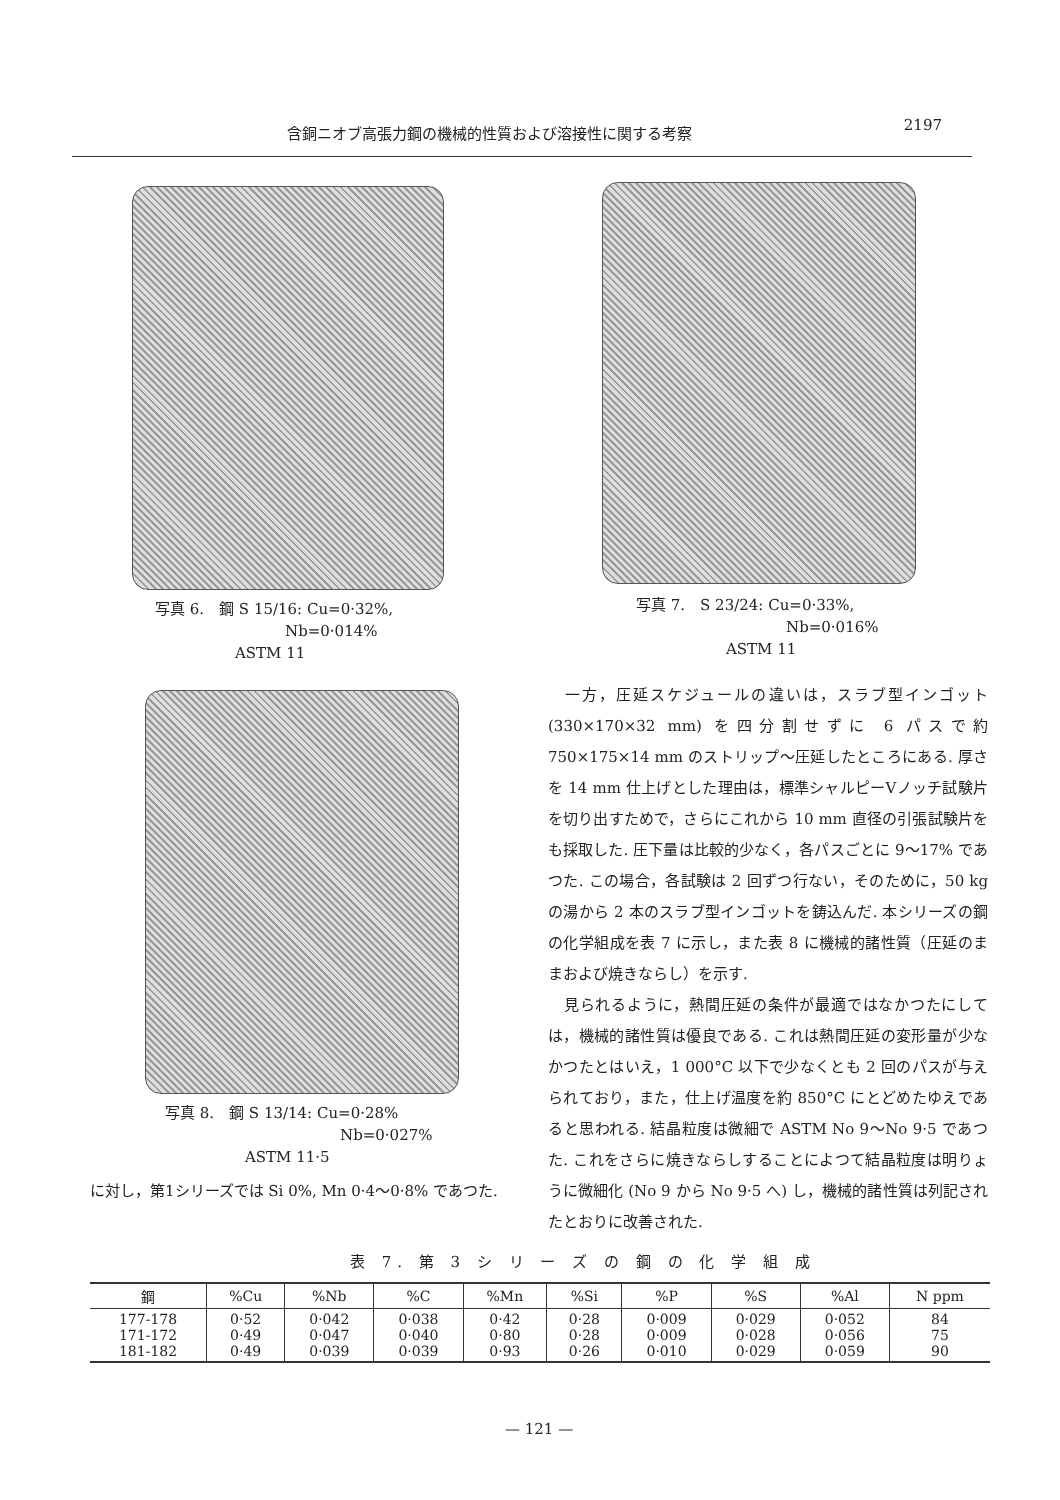含銅ニオブ高張力鋼の機械的性質および溶接性に関する考察 2197
写真 6.　鋼 S 15/16: Cu=0·32%,
Nb=0·014%
ASTM 11
写真 7.　S 23/24: Cu=0·33%,
Nb=0·016%
ASTM 11
写真 8.　鋼 S 13/14: Cu=0·28%
Nb=0·027%
ASTM 11·5
に対し，第1シリーズでは Si 0%, Mn 0·4～0·8% であつた.
　一方，圧延スケジュールの違いは，スラブ型インゴット(330×170×32 mm) を四分割せずに 6 パスで約 750×175×14 mm のストリップ～圧延したところにある. 厚さを 14 mm 仕上げとした理由は，標準シャルピーVノッチ試験片を切り出すためで，さらにこれから 10 mm 直径の引張試験片をも採取した. 圧下量は比較的少なく，各パスごとに 9～17% であつた. この場合，各試験は 2 回ずつ行ない，そのために，50 kg の湯から 2 本のスラブ型インゴットを鋳込んだ. 本シリーズの鋼の化学組成を表 7 に示し，また表 8 に機械的諸性質（圧延のままおよび焼きならし）を示す.
　見られるように，熱間圧延の条件が最適ではなかつたにしては，機械的諸性質は優良である. これは熱間圧延の変形量が少なかつたとはいえ，1 000°C 以下で少なくとも 2 回のパスが与えられており，また，仕上げ温度を約 850°C にとどめたゆえであると思われる. 結晶粒度は微細で ASTM No 9～No 9·5 であつた. これをさらに焼きならしすることによつて結晶粒度は明りょうに微細化 (No 9 から No 9·5 へ) し，機械的諸性質は列記されたとおりに改善された.
表 7. 第 3 シ リ ー ズ の 鋼 の 化 学 組 成
| 鋼 | %Cu | %Nb | %C | %Mn | %Si | %P | %S | %Al | N ppm |
| --- | --- | --- | --- | --- | --- | --- | --- | --- | --- |
| 177-178 171-172 181-182 | 0·52 0·49 0·49 | 0·042 0·047 0·039 | 0·038 0·040 0·039 | 0·42 0·80 0·93 | 0·28 0·28 0·26 | 0·009 0·009 0·010 | 0·029 0·028 0·029 | 0·052 0·056 0·059 | 84 75 90 |
— 121 —